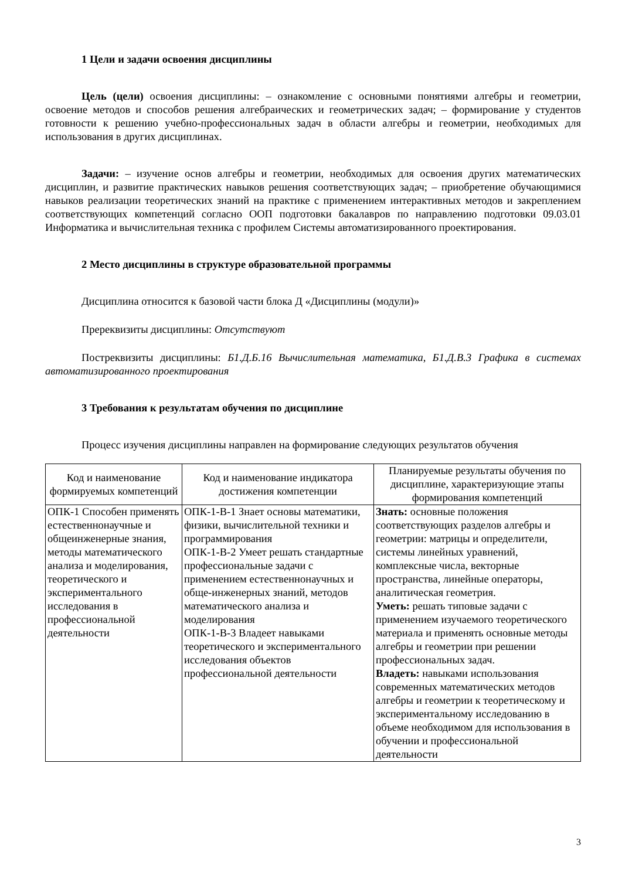1 Цели и задачи освоения дисциплины
Цель (цели) освоения дисциплины: – ознакомление с основными понятиями алгебры и геометрии, освоение методов и способов решения алгебраических и геометрических задач; – формирование у студентов готовности к решению учебно-профессиональных задач в области алгебры и геометрии, необходимых для использования в других дисциплинах.
Задачи: – изучение основ алгебры и геометрии, необходимых для освоения других математических дисциплин, и развитие практических навыков решения соответствующих задач; – приобретение обучающимися навыков реализации теоретических знаний на практике с применением интерактивных методов и закреплением соответствующих компетенций согласно ООП подготовки бакалавров по направлению подготовки 09.03.01 Информатика и вычислительная техника с профилем Системы автоматизированного проектирования.
2 Место дисциплины в структуре образовательной программы
Дисциплина относится к базовой части блока Д «Дисциплины (модули)»
Пререквизиты дисциплины: Отсутствуют
Постреквизиты дисциплины: Б1.Д.Б.16 Вычислительная математика, Б1.Д.В.3 Графика в системах автоматизированного проектирования
3 Требования к результатам обучения по дисциплине
Процесс изучения дисциплины направлен на формирование следующих результатов обучения
| Код и наименование формируемых компетенций | Код и наименование индикатора достижения компетенции | Планируемые результаты обучения по дисциплине, характеризующие этапы формирования компетенций |
| --- | --- | --- |
| ОПК-1 Способен применять естественнонаучные и общеинженерные знания, методы математического анализа и моделирования, теоретического и экспериментального исследования в профессиональной деятельности | ОПК-1-В-1 Знает основы математики, физики, вычислительной техники и программирования ОПК-1-В-2 Умеет решать стандартные профессиональные задачи с применением естественнонаучных и обще-инженерных знаний, методов математического анализа и моделирования ОПК-1-В-3 Владеет навыками теоретического и экспериментального исследования объектов профессиональной деятельности | Знать: основные положения соответствующих разделов алгебры и геометрии: матрицы и определители, системы линейных уравнений, комплексные числа, векторные пространства, линейные операторы, аналитическая геометрия. Уметь: решать типовые задачи с применением изучаемого теоретического материала и применять основные методы алгебры и геометрии при решении профессиональных задач. Владеть: навыками использования современных математических методов алгебры и геометрии к теоретическому и экспериментальному исследованию в объеме необходимом для использования в обучении и профессиональной деятельности |
3